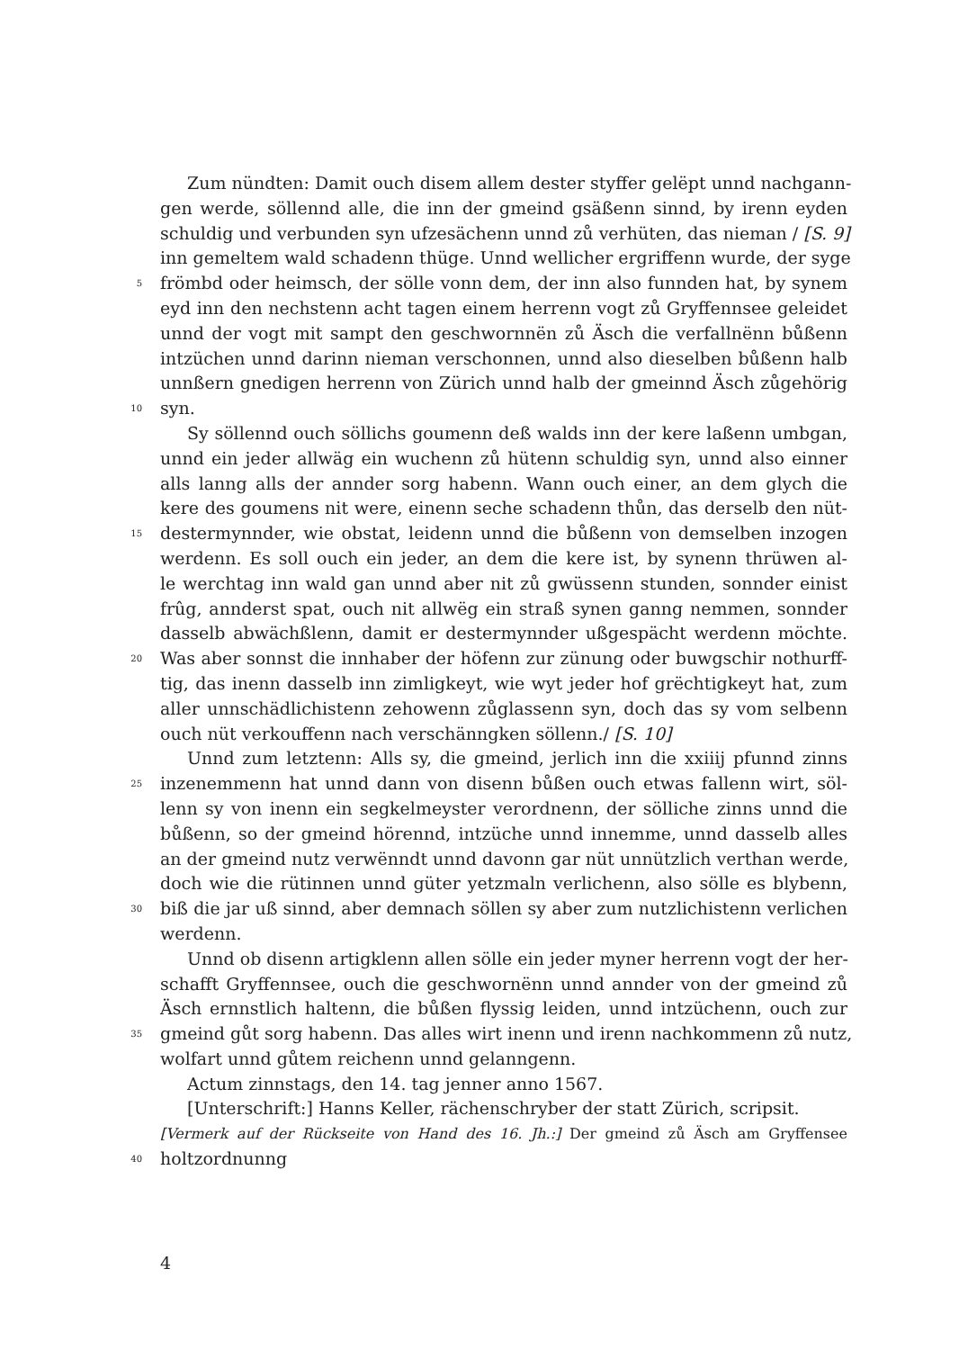Zum nündten: Damit ouch disem allem dester styffer gelëpt unnd nachgann-
gen werde, söllennd alle, die inn der gmeind gsäßenn sinnd, by irenn eyden
schuldig und verbunden syn ufzesächenn unnd zů verhüten, das nieman / [S. 9]
inn gemeltem wald schadenn thüge. Unnd wellicher ergriffenn wurde, der syge
5 frömbd oder heimsch, der sölle vonn dem, der inn also funnden hat, by synem
eyd inn den nechstenn acht tagen einem herrenn vogt zů Gryffennsee geleidet
unnd der vogt mit sampt den geschwornnën zů Äsch die verfallnënn bůßenn
intzüchen unnd darinn nieman verschonnen, unnd also dieselben bůßenn halb
unnßern gnedigen herrenn von Zürich unnd halb der gmeinnd Äsch zůgehörig
10 syn.
Sy söllennd ouch söllichs goumenn deß walds inn der kere laßenn umbgan,
unnd ein jeder allwäg ein wuchenn zů hütenn schuldig syn, unnd also einner
alls lanng alls der annder sorg habenn. Wann ouch einer, an dem glych die
kere des goumens nit were, einenn seche schadenn thůn, das derselb den nüt-
15 destermynnder, wie obstat, leidenn unnd die bůßenn von demselben inzogen
werdenn. Es soll ouch ein jeder, an dem die kere ist, by synenn thrüwen al-
le werchtag inn wald gan unnd aber nit zů gwüssenn stunden, sonnder einist
frûg, annderst spat, ouch nit allwëg ein straß synen ganng nemmen, sonnder
dasselb abwächßlenn, damit er destermynnder ußgespächt werdenn möchte.
20 Was aber sonnst die innhaber der höfenn zur zünung oder buwgschir nothurff-
tig, das inenn dasselb inn zimligkeyt, wie wyt jeder hof grëchtigkeyt hat, zum
aller unnschädlichistenn zehowenn zůglassenn syn, doch das sy vom selbenn
ouch nüt verkouffenn nach verschänngken söllenn./ [S. 10]
Unnd zum letztenn: Alls sy, die gmeind, jerlich inn die xxiiij pfunnd zinns
25 inzenemmenn hat unnd dann von disenn bůßen ouch etwas fallenn wirt, söl-
lenn sy von inenn ein segkelmeyster verordnenn, der sölliche zinns unnd die
bůßenn, so der gmeind hörennd, intzüche unnd innemme, unnd dasselb alles
an der gmeind nutz verwënndt unnd davonn gar nüt unnützlich verthan werde,
doch wie die rütinnen unnd güter yetzmaln verlichenn, also sölle es blybenn,
30 biß die jar uß sinnd, aber demnach söllen sy aber zum nutzlichistenn verlichen
werdenn.
Unnd ob disenn artigklenn allen sölle ein jeder myner herrenn vogt der her-
schafft Gryffennsee, ouch die geschwornënn unnd annder von der gmeind zů
Äsch ernnstlich haltenn, die bůßen flyssig leiden, unnd intzüchenn, ouch zur
35 gmeind gůt sorg habenn. Das alles wirt inenn und irenn nachkommenn zů nutz,
wolfart unnd gůtem reichenn unnd gelanngenn.
Actum zinnstags, den 14. tag jenner anno 1567.
[Unterschrift:] Hanns Keller, rächenschryber der statt Zürich, scripsit.
[Vermerk auf der Rückseite von Hand des 16. Jh.:] Der gmeind zů Äsch am Gryffensee
40 holtzordnunng
4